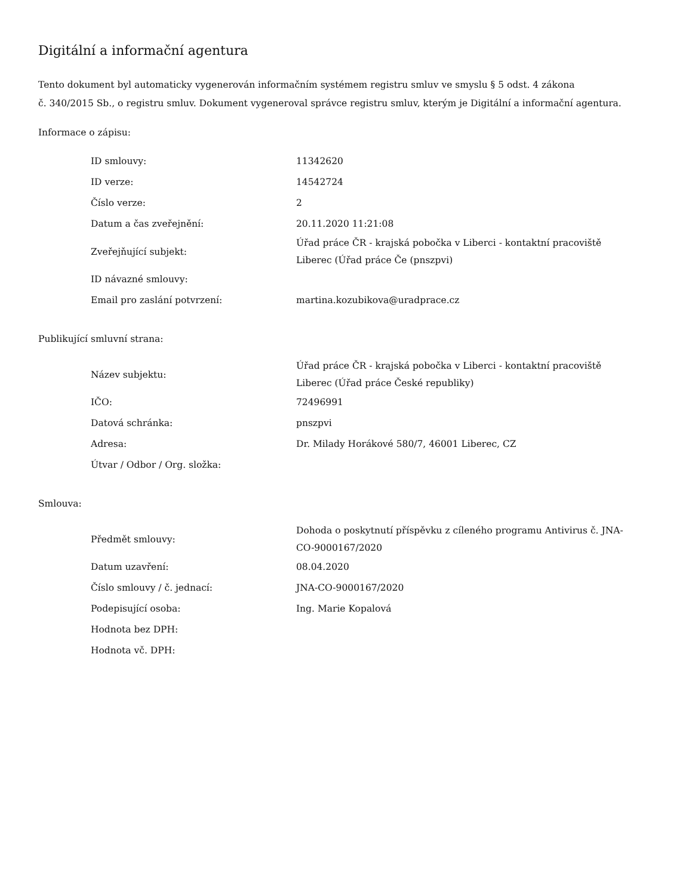Digitální a informační agentura
Tento dokument byl automaticky vygenerován informačním systémem registru smluv ve smyslu § 5 odst. 4 zákona
č. 340/2015 Sb., o registru smluv. Dokument vygeneroval správce registru smluv, kterým je Digitální a informační agentura.
Informace o zápisu:
| ID smlouvy: | 11342620 |
| ID verze: | 14542724 |
| Číslo verze: | 2 |
| Datum a čas zveřejnění: | 20.11.2020 11:21:08 |
| Zveřejňující subjekt: | Úřad práce ČR - krajská pobočka v Liberci - kontaktní pracoviště Liberec (Úřad práce Če (pnszpvi) |
| ID návazné smlouvy: | |
| Email pro zaslání potvrzení: | martina.kozubikova@uradprace.cz |
Publikující smluvní strana:
| Název subjektu: | Úřad práce ČR - krajská pobočka v Liberci - kontaktní pracoviště Liberec (Úřad práce České republiky) |
| IČO: | 72496991 |
| Datová schránka: | pnszpvi |
| Adresa: | Dr. Milady Horákové 580/7, 46001 Liberec, CZ |
| Útvar / Odbor / Org. složka: | |
Smlouva:
| Předmět smlouvy: | Dohoda o poskytnutí příspěvku z cíleného programu Antivirus č. JNA-CO-9000167/2020 |
| Datum uzavření: | 08.04.2020 |
| Číslo smlouvy / č. jednací: | JNA-CO-9000167/2020 |
| Podepisující osoba: | Ing. Marie Kopalová |
| Hodnota bez DPH: | |
| Hodnota vč. DPH: | |